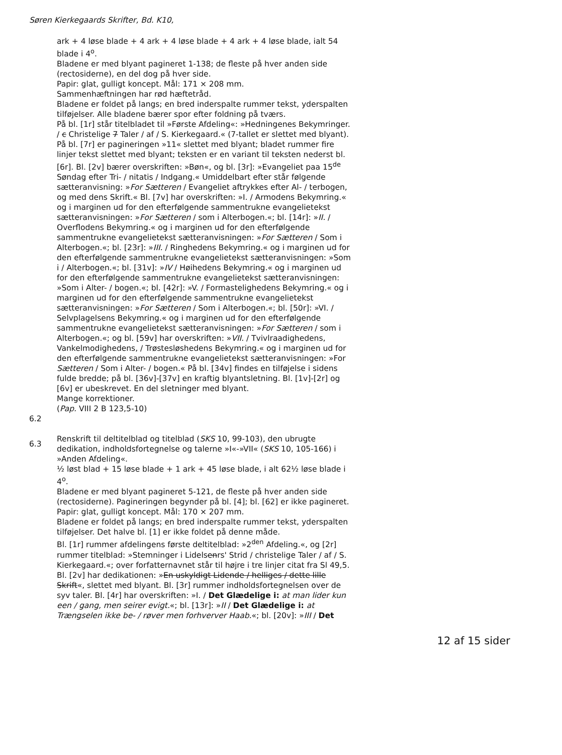Søren Kierkegaards Skrifter, Bd. K10,
ark + 4 løse blade + 4 ark + 4 løse blade + 4 ark + 4 løse blade, ialt 54 blade i 4<sup>o</sup>.
Bladene er med blyant pagineret 1-138; de fleste på hver anden side (rectosiderne), en del dog på hver side.
Papir: glat, gulligt koncept. Mål: 171 × 208 mm.
Sammenhæftningen har rød hæftetråd.
Bladene er foldet på langs; en bred inderspalte rummer tekst, yderspalten tilføjelser. Alle bladene bærer spor efter foldning på tværs.
På bl. [1r] står titelbladet til »Første Afdeling«: »Hedningenes Bekymringer. / c Christelige 7 Taler / af / S. Kierkegaard.« (7-tallet er slettet med blyant). På bl. [7r] er pagineringen »11« slettet med blyant; bladet rummer fire linjer tekst slettet med blyant; teksten er en variant til teksten nederst bl. [6r]. Bl. [2v] bærer overskriften: »Bøn«, og bl. [3r]: »Evangeliet paa 15<sup>de</sup> Søndag efter Tri- / nitatis / Indgang.« Umiddelbart efter står følgende sætteranvisning: »For Sætteren / Evangeliet aftrykkes efter Al- / terbogen, og med dens Skrift.« Bl. [7v] har overskriften: »I. / Armodens Bekymring.« og i marginen ud for den efterfølgende sammentrukne evangelietekst sætteranvisningen: »For Sætteren / som i Alterbogen.«; bl. [14r]: »II. / Overflodens Bekymring.« og i marginen ud for den efterfølgende sammentrukne evangelietekst sætteranvisningen: »For Sætteren / Som i Alterbogen.«; bl. [23r]: »III. / Ringhedens Bekymring.« og i marginen ud for den efterfølgende sammentrukne evangelietekst sætteranvisningen: »Som i / Alterbogen.«; bl. [31v]: »IV / Høihedens Bekymring.« og i marginen ud for den efterfølgende sammentrukne evangelietekst sætteranvisningen: »Som i Alter- / bogen.«; bl. [42r]: »V. / Formastelighedens Bekymring.« og i marginen ud for den efterfølgende sammentrukne evangelietekst sætteranvisningen: »For Sætteren / Som i Alterbogen.«; bl. [50r]: »VI. / Selvplagelsens Bekymring.« og i marginen ud for den efterfølgende sammentrukne evangelietekst sætteranvisningen: »For Sætteren / som i Alterbogen.«; og bl. [59v] har overskriften: »VII. / Tvivlraadighedens, Vankelmodighedens, / Trøstesløshedens Bekymring.« og i marginen ud for den efterfølgende sammentrukne evangelietekst sætteranvisningen: »For Sætteren / Som i Alter- / bogen.« På bl. [34v] findes en tilføjelse i sidens fulde bredde; på bl. [36v]-[37v] en kraftig blyantsletning. Bl. [1v]-[2r] og [6v] er ubeskrevet. En del sletninger med blyant.
Mange korrektioner.
(Pap. VIII 2 B 123,5-10)
6.2
6.3
Renskrift til deltitelblad og titelblad (SKS 10, 99-103), den ubrugte dedikation, indholdsfortegnelse og talerne »I«-»VII« (SKS 10, 105-166) i »Anden Afdeling«.
½ løst blad + 15 løse blade + 1 ark + 45 løse blade, i alt 62½ løse blade i 4<sup>o</sup>.
Bladene er med blyant pagineret 5-121, de fleste på hver anden side (rectosiderne). Pagineringen begynder på bl. [4]; bl. [62] er ikke pagineret.
Papir: glat, gulligt koncept. Mål: 170 × 207 mm.
Bladene er foldet på langs; en bred inderspalte rummer tekst, yderspalten tilføjelser. Det halve bl. [1] er ikke foldet på denne måde.
Bl. [1r] rummer afdelingens første deltitelblad: »2<sup>den</sup> Afdeling.«, og [2r] rummer titelblad: »Stemninger i Lidelsenrs' Strid / christelige Taler / af / S. Kierkegaard.«; over forfatternavnet står til højre i tre linjer citat fra Sl 49,5. Bl. [2v] har dedikationen: »En uskyldigt Lidende / helliges / dette lille Skrift«, slettet med blyant. Bl. [3r] rummer indholdsfortegnelsen over de syv taler. Bl. [4r] har overskriften: »I. / Det Glædelige i: at man lider kun een / gang, men seirer evigt.«; bl. [13r]: »II / Det Glædelige i: at Trængselen ikke be- / røver men forhverver Haab.«; bl. [20v]: »III / Det
12 af 15 sider